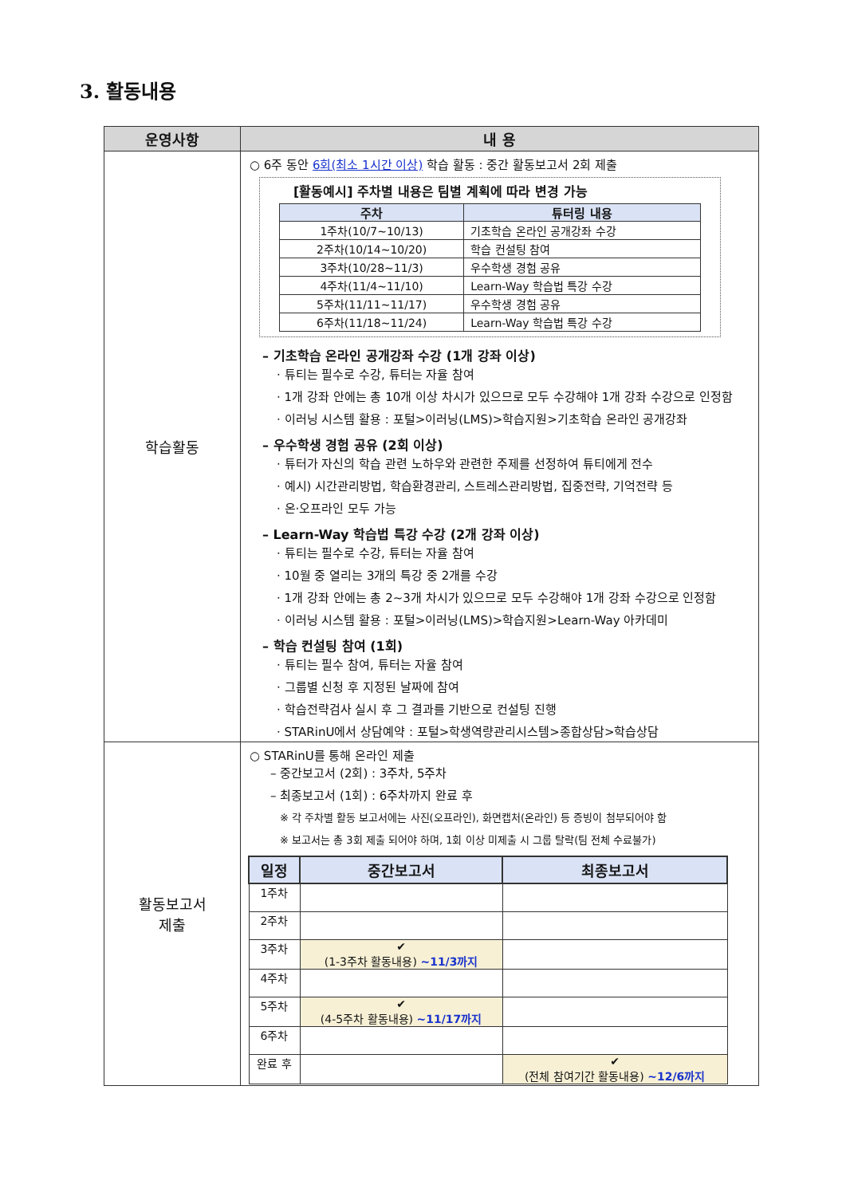3. 활동내용
| 운영사항 | 내 용 |
| --- | --- |
| 학습활동 | ○ 6주 동안 6회(최소 1시간 이상) 학습 활동 : 중간 활동보고서 2회 제출 [활동예시] 주차별 내용은 팀별 계획에 따라 변경 가능 / 주차 / 튜터링 내용 / / --- / --- / / 1주차(10/7~10/13) / 기초학습 온라인 공개강좌 수강 / / 2주차(10/14~10/20) / 학습 컨설팅 참여 / / 3주차(10/28~11/3) / 우수학생 경험 공유 / / 4주차(11/4~11/10) / Learn-Way 학습법 특강 수강 / / 5주차(11/11~11/17) / 우수학생 경험 공유 / / 6주차(11/18~11/24) / Learn-Way 학습법 특강 수강 / – 기초학습 온라인 공개강좌 수강 (1개 강좌 이상) · 튜티는 필수로 수강, 튜터는 자율 참여 · 1개 강좌 안에는 총 10개 이상 차시가 있으므로 모두 수강해야 1개 강좌 수강으로 인정함 · 이러닝 시스템 활용 : 포털>이러닝(LMS)>학습지원>기초학습 온라인 공개강좌 – 우수학생 경험 공유 (2회 이상) · 튜터가 자신의 학습 관련 노하우와 관련한 주제를 선정하여 튜티에게 전수 · 예시) 시간관리방법, 학습환경관리, 스트레스관리방법, 집중전략, 기억전략 등 · 온·오프라인 모두 가능 – Learn-Way 학습법 특강 수강 (2개 강좌 이상) · 튜티는 필수로 수강, 튜터는 자율 참여 · 10월 중 열리는 3개의 특강 중 2개를 수강 · 1개 강좌 안에는 총 2~3개 차시가 있으므로 모두 수강해야 1개 강좌 수강으로 인정함 · 이러닝 시스템 활용 : 포털>이러닝(LMS)>학습지원>Learn-Way 아카데미 – 학습 컨설팅 참여 (1회) · 튜티는 필수 참여, 튜터는 자율 참여 · 그룹별 신청 후 지정된 날짜에 참여 · 학습전략검사 실시 후 그 결과를 기반으로 컨설팅 진행 · STARinU에서 상담예약 : 포털>학생역량관리시스템>종합상담>학습상담 |
| 활동보고서 제출 | ○ STARinU를 통해 온라인 제출 – 중간보고서 (2회) : 3주차, 5주차 – 최종보고서 (1회) : 6주차까지 완료 후 ※ 각 주차별 활동 보고서에는 사진(오프라인), 화면캡처(온라인) 등 증빙이 첨부되어야 함 ※ 보고서는 총 3회 제출 되어야 하며, 1회 이상 미제출 시 그룹 탈락(팀 전체 수료불가) / 일정 / 중간보고서 / 최종보고서 / / --- / --- / --- / / 1주차 / / / / 2주차 / / / / 3주차 / ✔ (1-3주차 활동내용) ~11/3까지 / / / 4주차 / / / / 5주차 / ✔ (4-5주차 활동내용) ~11/17까지 / / / 6주차 / / / / 완료 후 / / ✔ (전체 참여기간 활동내용) ~12/6까지 / |